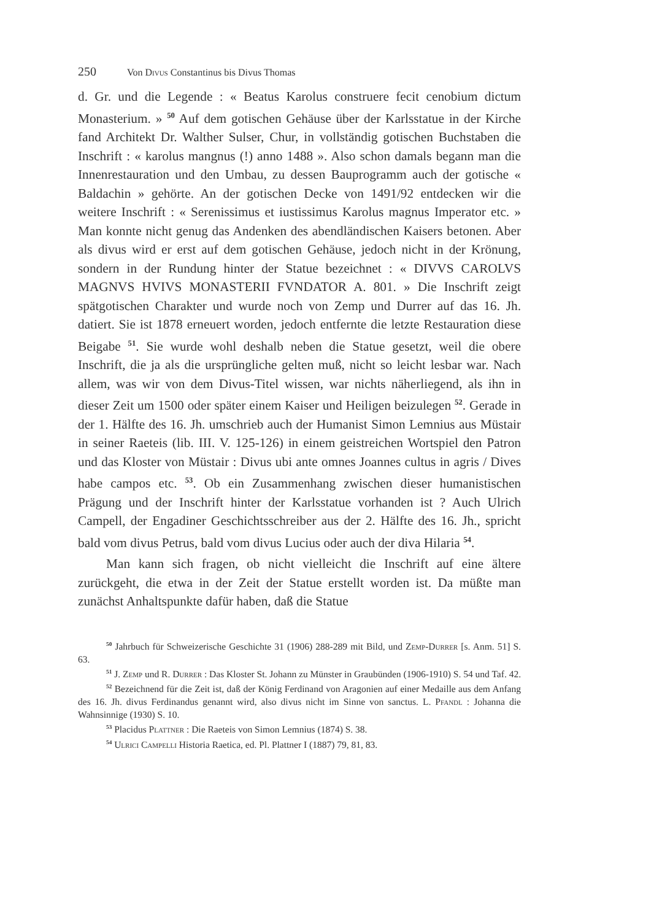250 Von Divus Constantinus bis Divus Thomas
d. Gr. und die Legende : « Beatus Karolus construere fecit cenobium dictum Monasterium. » <sup>50</sup> Auf dem gotischen Gehäuse über der Karlsstatue in der Kirche fand Architekt Dr. Walther Sulser, Chur, in vollständig gotischen Buchstaben die Inschrift : « karolus mangnus (!) anno 1488 ». Also schon damals begann man die Innenrestauration und den Umbau, zu dessen Bauprogramm auch der gotische « Baldachin » gehörte. An der gotischen Decke von 1491/92 entdecken wir die weitere Inschrift : « Serenissimus et iustissimus Karolus magnus Imperator etc. » Man konnte nicht genug das Andenken des abendländischen Kaisers betonen. Aber als divus wird er erst auf dem gotischen Gehäuse, jedoch nicht in der Krönung, sondern in der Rundung hinter der Statue bezeichnet : « DIVVS CAROLVS MAGNVS HVIVS MONASTERII FVNDATOR A. 801. » Die Inschrift zeigt spätgotischen Charakter und wurde noch von Zemp und Durrer auf das 16. Jh. datiert. Sie ist 1878 erneuert worden, jedoch entfernte die letzte Restauration diese Beigabe <sup>51</sup>. Sie wurde wohl deshalb neben die Statue gesetzt, weil die obere Inschrift, die ja als die ursprüngliche gelten muß, nicht so leicht lesbar war. Nach allem, was wir von dem Divus-Titel wissen, war nichts näherliegend, als ihn in dieser Zeit um 1500 oder später einem Kaiser und Heiligen beizulegen <sup>52</sup>. Gerade in der 1. Hälfte des 16. Jh. umschrieb auch der Humanist Simon Lemnius aus Müstair in seiner Raeteis (lib. III. V. 125-126) in einem geistreichen Wortspiel den Patron und das Kloster von Müstair : Divus ubi ante omnes Joannes cultus in agris / Dives habe campos etc. <sup>53</sup>. Ob ein Zusammenhang zwischen dieser humanistischen Prägung und der Inschrift hinter der Karlsstatue vorhanden ist ? Auch Ulrich Campell, der Engadiner Geschichtsschreiber aus der 2. Hälfte des 16. Jh., spricht bald vom divus Petrus, bald vom divus Lucius oder auch der diva Hilaria <sup>54</sup>.
Man kann sich fragen, ob nicht vielleicht die Inschrift auf eine ältere zurückgeht, die etwa in der Zeit der Statue erstellt worden ist. Da müßte man zunächst Anhaltspunkte dafür haben, daß die Statue
<sup>50</sup> Jahrbuch für Schweizerische Geschichte 31 (1906) 288-289 mit Bild, und Zemp-Durrer [s. Anm. 51] S. 63.
<sup>51</sup> J. Zemp und R. Durrer : Das Kloster St. Johann zu Münster in Graubünden (1906-1910) S. 54 und Taf. 42.
<sup>52</sup> Bezeichnend für die Zeit ist, daß der König Ferdinand von Aragonien auf einer Medaille aus dem Anfang des 16. Jh. divus Ferdinandus genannt wird, also divus nicht im Sinne von sanctus. L. Pfandl : Johanna die Wahnsinnige (1930) S. 10.
<sup>53</sup> Placidus Plattner : Die Raeteis von Simon Lemnius (1874) S. 38.
<sup>54</sup> Ulrici Campelli Historia Raetica, ed. Pl. Plattner I (1887) 79, 81, 83.